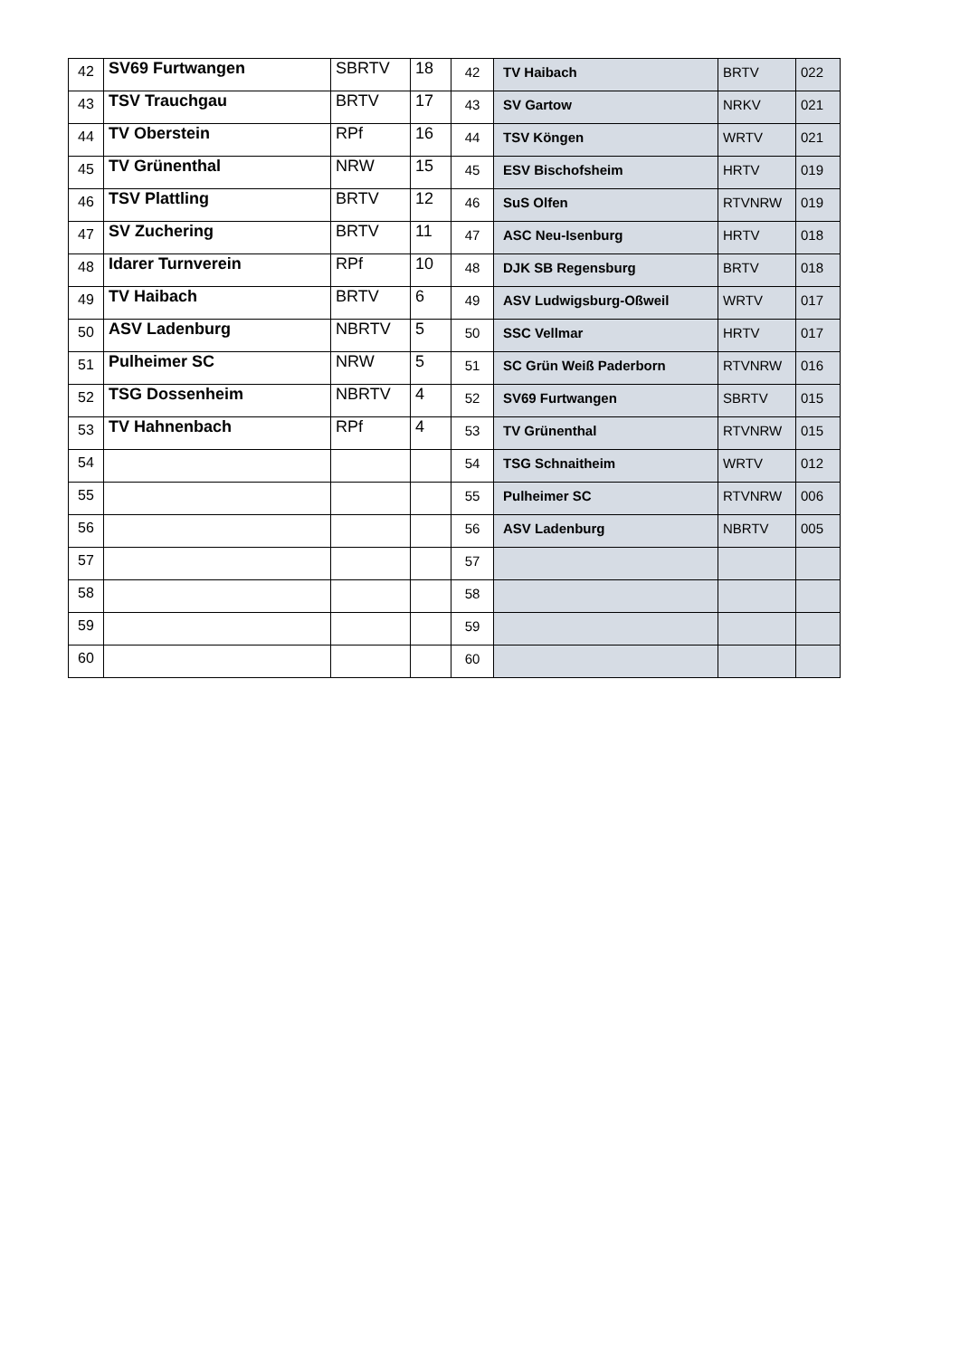| 42 | SV69 Furtwangen | SBRTV | 18 | 42 | TV Haibach | BRTV | 022 |
| 43 | TSV Trauchgau | BRTV | 17 | 43 | SV Gartow | NRKV | 021 |
| 44 | TV Oberstein | RPf | 16 | 44 | TSV Köngen | WRTV | 021 |
| 45 | TV Grünenthal | NRW | 15 | 45 | ESV Bischofsheim | HRTV | 019 |
| 46 | TSV Plattling | BRTV | 12 | 46 | SuS Olfen | RTVNRW | 019 |
| 47 | SV Zuchering | BRTV | 11 | 47 | ASC Neu-Isenburg | HRTV | 018 |
| 48 | Idarer Turnverein | RPf | 10 | 48 | DJK SB Regensburg | BRTV | 018 |
| 49 | TV Haibach | BRTV | 6 | 49 | ASV Ludwigsburg-Oßweil | WRTV | 017 |
| 50 | ASV Ladenburg | NBRTV | 5 | 50 | SSC Vellmar | HRTV | 017 |
| 51 | Pulheimer SC | NRW | 5 | 51 | SC Grün Weiß Paderborn | RTVNRW | 016 |
| 52 | TSG Dossenheim | NBRTV | 4 | 52 | SV69 Furtwangen | SBRTV | 015 |
| 53 | TV Hahnenbach | RPf | 4 | 53 | TV Grünenthal | RTVNRW | 015 |
| 54 | | | | 54 | TSG Schnaitheim | WRTV | 012 |
| 55 | | | | 55 | Pulheimer SC | RTVNRW | 006 |
| 56 | | | | 56 | ASV Ladenburg | NBRTV | 005 |
| 57 | | | | 57 | | | |
| 58 | | | | 58 | | | |
| 59 | | | | 59 | | | |
| 60 | | | | 60 | | | |